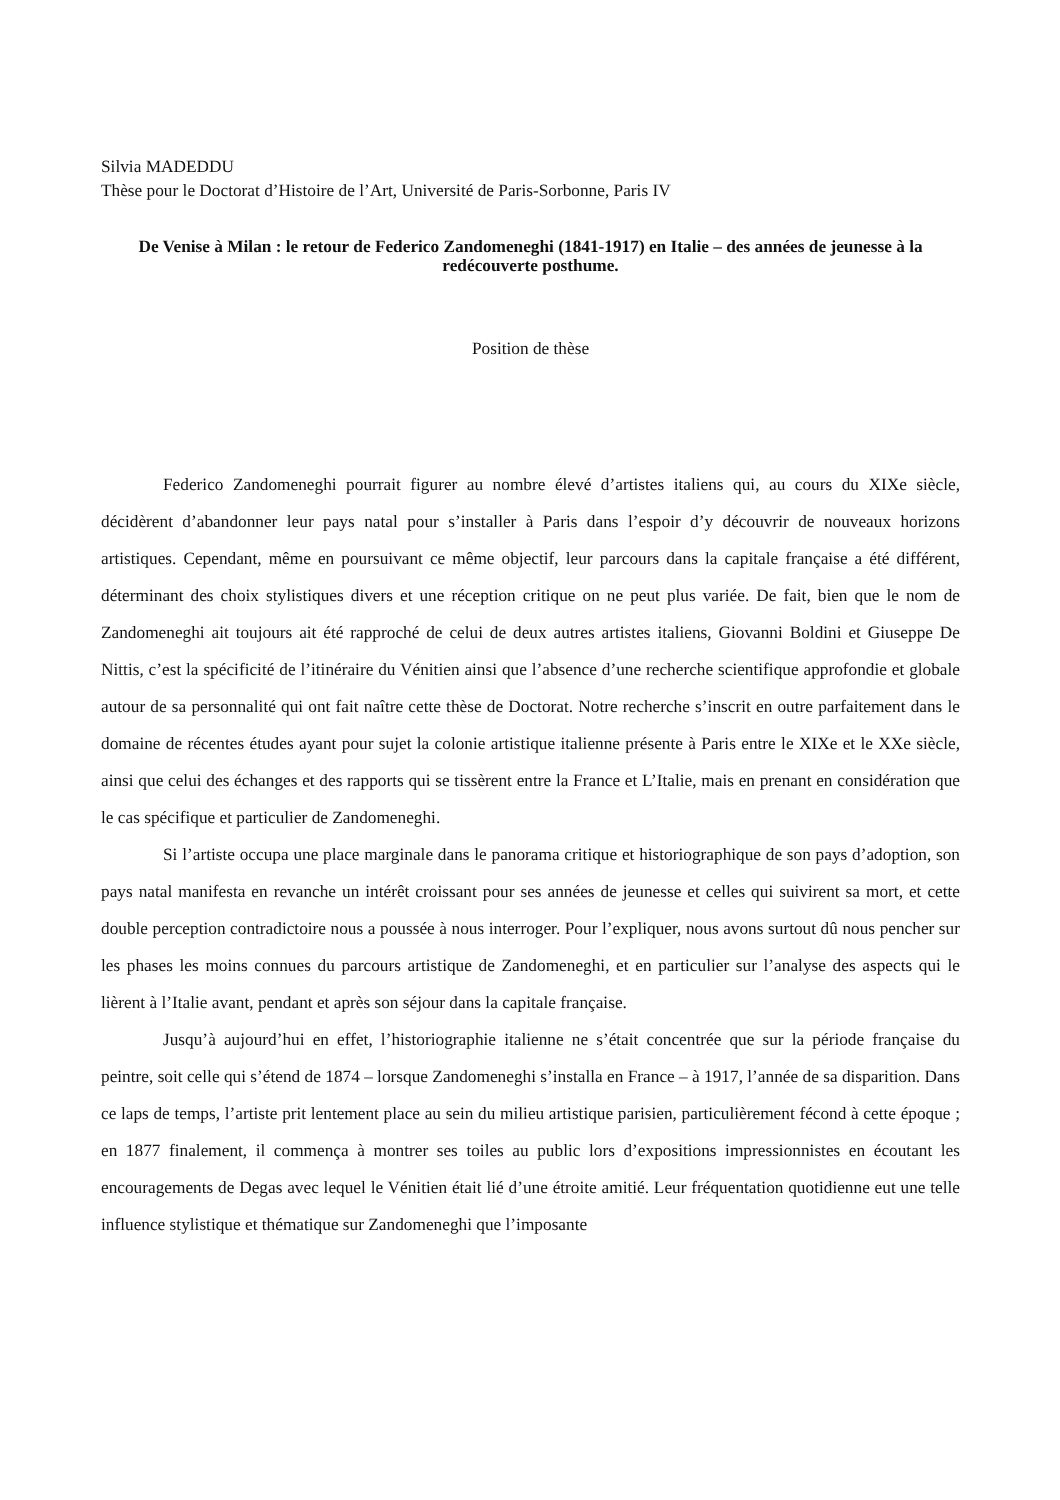Silvia MADEDDU
Thèse pour le Doctorat d’Histoire de l’Art, Université de Paris-Sorbonne, Paris IV
De Venise à Milan : le retour de Federico Zandomeneghi (1841-1917) en Italie – des années de jeunesse à la redécouverte posthume.
Position de thèse
Federico Zandomeneghi pourrait figurer au nombre élevé d’artistes italiens qui, au cours du XIXe siècle, décidèrent d’abandonner leur pays natal pour s’installer à Paris dans l’espoir d’y découvrir de nouveaux horizons artistiques. Cependant, même en poursuivant ce même objectif, leur parcours dans la capitale française a été différent, déterminant des choix stylistiques divers et une réception critique on ne peut plus variée. De fait, bien que le nom de Zandomeneghi ait toujours ait été rapproché de celui de deux autres artistes italiens, Giovanni Boldini et Giuseppe De Nittis, c’est la spécificité de l’itinéraire du Vénitien ainsi que l’absence d’une recherche scientifique approfondie et globale autour de sa personnalité qui ont fait naître cette thèse de Doctorat. Notre recherche s’inscrit en outre parfaitement dans le domaine de récentes études ayant pour sujet la colonie artistique italienne présente à Paris entre le XIXe et le XXe siècle, ainsi que celui des échanges et des rapports qui se tissèrent entre la France et L’Italie, mais en prenant en considération que le cas spécifique et particulier de Zandomeneghi.
Si l’artiste occupa une place marginale dans le panorama critique et historiographique de son pays d’adoption, son pays natal manifesta en revanche un intérêt croissant pour ses années de jeunesse et celles qui suivirent sa mort, et cette double perception contradictoire nous a poussée à nous interroger. Pour l’expliquer, nous avons surtout dû nous pencher sur les phases les moins connues du parcours artistique de Zandomeneghi, et en particulier sur l’analyse des aspects qui le lièrent à l’Italie avant, pendant et après son séjour dans la capitale française.
Jusqu’à aujourd’hui en effet, l’historiographie italienne ne s’était concentrée que sur la période française du peintre, soit celle qui s’étend de 1874 – lorsque Zandomeneghi s’installa en France – à 1917, l’année de sa disparition. Dans ce laps de temps, l’artiste prit lentement place au sein du milieu artistique parisien, particulièrement fécond à cette époque ; en 1877 finalement, il commença à montrer ses toiles au public lors d’expositions impressionnistes en écoutant les encouragements de Degas avec lequel le Vénitien était lié d’une étroite amitié. Leur fréquentation quotidienne eut une telle influence stylistique et thématique sur Zandomeneghi que l’imposante